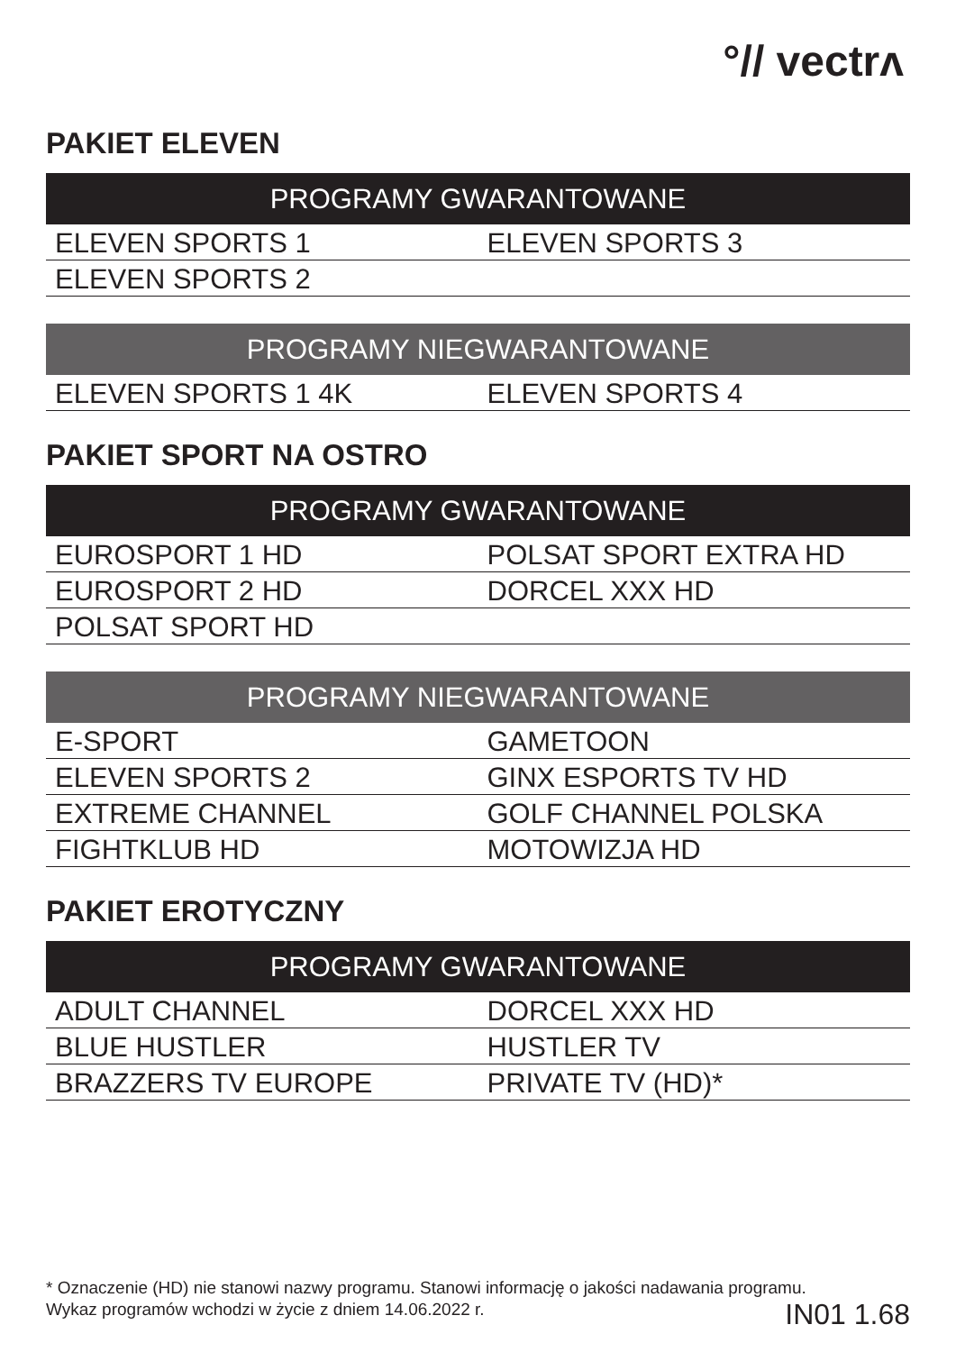°// vectrʌ
PAKIET ELEVEN
| PROGRAMY GWARANTOWANE | |
| --- | --- |
| ELEVEN SPORTS 1 | ELEVEN SPORTS 3 |
| ELEVEN SPORTS 2 | |
| PROGRAMY NIEGWARANTOWANE | |
| --- | --- |
| ELEVEN SPORTS 1 4K | ELEVEN SPORTS 4 |
PAKIET SPORT NA OSTRO
| PROGRAMY GWARANTOWANE | |
| --- | --- |
| EUROSPORT 1 HD | POLSAT SPORT EXTRA HD |
| EUROSPORT 2 HD | DORCEL XXX HD |
| POLSAT SPORT HD | |
| PROGRAMY NIEGWARANTOWANE | |
| --- | --- |
| E-SPORT | GAMETOON |
| ELEVEN SPORTS 2 | GINX ESPORTS TV HD |
| EXTREME CHANNEL | GOLF CHANNEL POLSKA |
| FIGHTKLUB HD | MOTOWIZJA HD |
PAKIET EROTYCZNY
| PROGRAMY GWARANTOWANE | |
| --- | --- |
| ADULT CHANNEL | DORCEL XXX HD |
| BLUE HUSTLER | HUSTLER TV |
| BRAZZERS TV EUROPE | PRIVATE TV (HD)* |
* Oznaczenie (HD) nie stanowi nazwy programu. Stanowi informację o jakości nadawania programu.
Wykaz programów wchodzi w życie z dniem 14.06.2022 r.
IN01 1.68